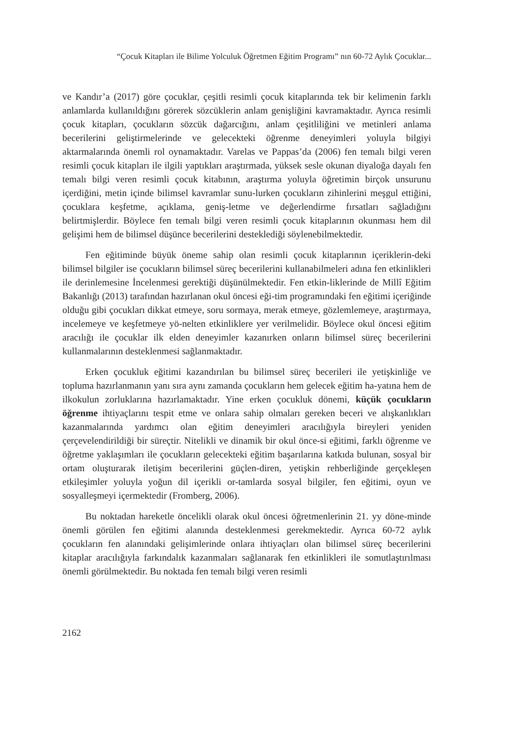“Çocuk Kitapları ile Bilime Yolculuk Öğretmen Eğitim Programı” nın 60-72 Aylık Çocuklar...
ve Kandır’a (2017) göre çocuklar, çeşitli resimli çocuk kitaplarında tek bir kelimenin farklı anlamlarda kullanıldığını görerek sözcüklerin anlam genişliğini kavramaktadır. Ayrıca resimli çocuk kitapları, çocukların sözcük dağarcığını, anlam çeşitliliğini ve metinleri anlama becerilerini geliştirmelerinde ve gelecekteki öğrenme deneyimleri yoluyla bilgiyi aktarmalarında önemli rol oynamaktadır. Varelas ve Pappas’da (2006) fen temalı bilgi veren resimli çocuk kitapları ile ilgili yaptıkları araştırmada, yüksek sesle okunan diyaloğa dayalı fen temalı bilgi veren resimli çocuk kitabının, araştırma yoluyla öğretimin birçok unsurunu içerdiğini, metin içinde bilimsel kavramlar sunu-lurken çocukların zihinlerini meşgul ettiğini, çocuklara keşfetme, açıklama, geniş-letme ve değerlendirme fırsatları sağladığını belirtmişlerdir. Böylece fen temalı bilgi veren resimli çocuk kitaplarının okunması hem dil gelişimi hem de bilimsel düşünce becerilerini desteklediği söylenebilmektedir.
Fen eğitiminde büyük öneme sahip olan resimli çocuk kitaplarının içeriklerin-deki bilimsel bilgiler ise çocukların bilimsel süreç becerilerini kullanabilmeleri adına fen etkinlikleri ile derinlemesine İncelenmesi gerektiği düşünülmektedir. Fen etkin-liklerinde de Millî Eğitim Bakanlığı (2013) tarafından hazırlanan okul öncesi eği-tim programındaki fen eğitimi içeriğinde olduğu gibi çocukları dikkat etmeye, soru sormaya, merak etmeye, gözlemlemeye, araştırmaya, incelemeye ve keşfetmeye yö-nelten etkinliklere yer verilmelidir. Böylece okul öncesi eğitim aracılığı ile çocuklar ilk elden deneyimler kazanırken onların bilimsel süreç becerilerini kullanmalarının desteklenmesi sağlanmaktadır.
Erken çocukluk eğitimi kazandırılan bu bilimsel süreç becerileri ile yetişkinliğe ve topluma hazırlanmanın yanı sıra aynı zamanda çocukların hem gelecek eğitim ha-yatına hem de ilkokulun zorluklarına hazırlamaktadır. Yine erken çocukluk dönemi, küçük çocukların öğrenme ihtiyaçlarını tespit etme ve onlara sahip olmaları gereken beceri ve alışkanlıkları kazanmalarında yardımcı olan eğitim deneyimleri aracılığıyla bireyleri yeniden çerçevelendirildiği bir süreçtir. Nitelikli ve dinamik bir okul önce-si eğitimi, farklı öğrenme ve öğretme yaklaşımları ile çocukların gelecekteki eğitim başarılarına katkıda bulunan, sosyal bir ortam oluşturarak iletişim becerilerini güçlen-diren, yetişkin rehberliğinde gerçekleşen etkileşimler yoluyla yoğun dil içerikli or-tamlarda sosyal bilgiler, fen eğitimi, oyun ve sosyalleşmeyi içermektedir (Fromberg, 2006).
Bu noktadan hareketle öncelikli olarak okul öncesi öğretmenlerinin 21. yy döne-minde önemli görülen fen eğitimi alanında desteklenmesi gerekmektedir. Ayrıca 60-72 aylık çocukların fen alanındaki gelişimlerinde onlara ihtiyaçları olan bilimsel süreç becerilerini kitaplar aracılığıyla farkındalık kazanmaları sağlanarak fen etkinlikleri ile somutlaştırılması önemli görülmektedir. Bu noktada fen temalı bilgi veren resimli
2162